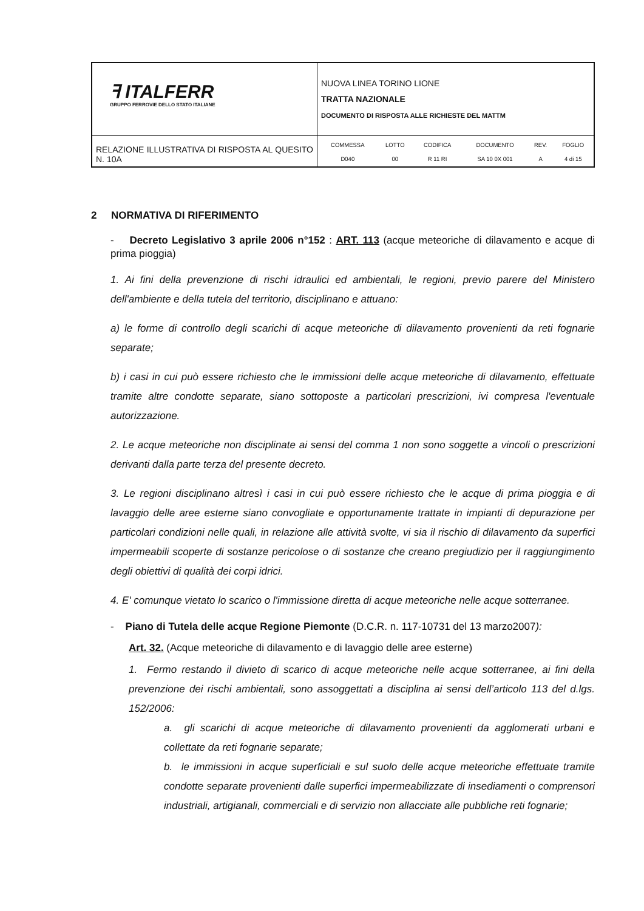| ꟻ ITALFERR GRUPPO FERROVIE DELLO STATO ITALIANE | NUOVA LINEA TORINO LIONE TRATTA NAZIONALE DOCUMENTO DI RISPOSTA ALLE RICHIESTE DEL MATTM |
| RELAZIONE ILLUSTRATIVA DI RISPOSTA AL QUESITO N. 10A | / COMMESSA / LOTTO / CODIFICA / DOCUMENTO / REV. / FOGLIO / / D040 / 00 / R 11 RI / SA 10 0X 001 / A / 4 di 15 / |
2 NORMATIVA DI RIFERIMENTO
- Decreto Legislativo 3 aprile 2006 n°152 : ART. 113 (acque meteoriche di dilavamento e acque di prima pioggia)
1. Ai fini della prevenzione di rischi idraulici ed ambientali, le regioni, previo parere del Ministero dell'ambiente e della tutela del territorio, disciplinano e attuano:
a) le forme di controllo degli scarichi di acque meteoriche di dilavamento provenienti da reti fognarie separate;
b) i casi in cui può essere richiesto che le immissioni delle acque meteoriche di dilavamento, effettuate tramite altre condotte separate, siano sottoposte a particolari prescrizioni, ivi compresa l'eventuale autorizzazione.
2. Le acque meteoriche non disciplinate ai sensi del comma 1 non sono soggette a vincoli o prescrizioni derivanti dalla parte terza del presente decreto.
3. Le regioni disciplinano altresì i casi in cui può essere richiesto che le acque di prima pioggia e di lavaggio delle aree esterne siano convogliate e opportunamente trattate in impianti di depurazione per particolari condizioni nelle quali, in relazione alle attività svolte, vi sia il rischio di dilavamento da superfici impermeabili scoperte di sostanze pericolose o di sostanze che creano pregiudizio per il raggiungimento degli obiettivi di qualità dei corpi idrici.
4. E' comunque vietato lo scarico o l'immissione diretta di acque meteoriche nelle acque sotterranee.
- Piano di Tutela delle acque Regione Piemonte (D.C.R. n. 117-10731 del 13 marzo2007):
Art. 32. (Acque meteoriche di dilavamento e di lavaggio delle aree esterne)
1. Fermo restando il divieto di scarico di acque meteoriche nelle acque sotterranee, ai fini della prevenzione dei rischi ambientali, sono assoggettati a disciplina ai sensi dell’articolo 113 del d.lgs. 152/2006:
a. gli scarichi di acque meteoriche di dilavamento provenienti da agglomerati urbani e collettate da reti fognarie separate;
b. le immissioni in acque superficiali e sul suolo delle acque meteoriche effettuate tramite condotte separate provenienti dalle superfici impermeabilizzate di insediamenti o comprensori industriali, artigianali, commerciali e di servizio non allacciate alle pubbliche reti fognarie;